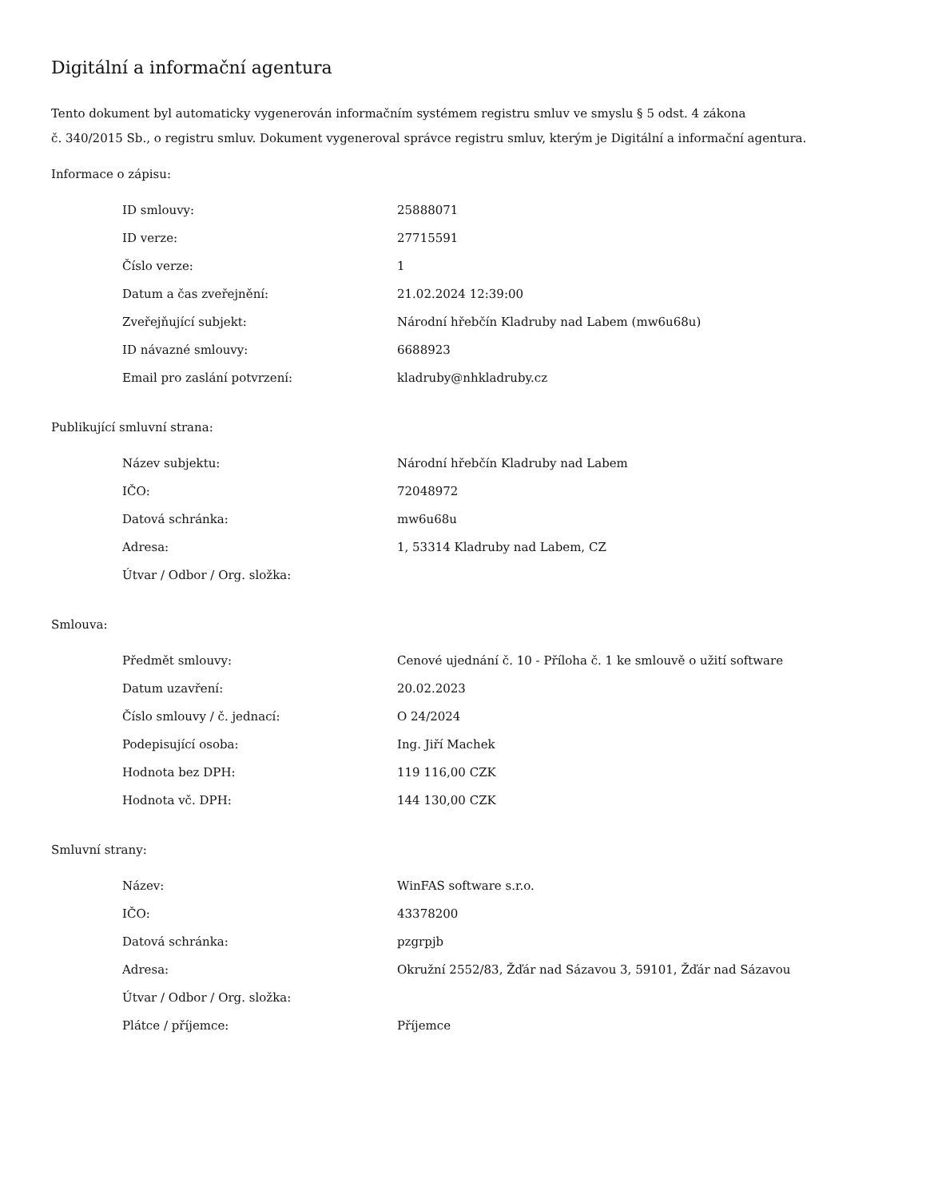Digitální a informační agentura
Tento dokument byl automaticky vygenerován informačním systémem registru smluv ve smyslu § 5 odst. 4 zákona
č. 340/2015 Sb., o registru smluv. Dokument vygeneroval správce registru smluv, kterým je Digitální a informační agentura.
Informace o zápisu:
| ID smlouvy: | 25888071 |
| ID verze: | 27715591 |
| Číslo verze: | 1 |
| Datum a čas zveřejnění: | 21.02.2024 12:39:00 |
| Zveřejňující subjekt: | Národní hřebčín Kladruby nad Labem (mw6u68u) |
| ID návazné smlouvy: | 6688923 |
| Email pro zaslání potvrzení: | kladruby@nhkladruby.cz |
Publikující smluvní strana:
| Název subjektu: | Národní hřebčín Kladruby nad Labem |
| IČO: | 72048972 |
| Datová schránka: | mw6u68u |
| Adresa: | 1, 53314 Kladruby nad Labem, CZ |
| Útvar / Odbor / Org. složka: | |
Smlouva:
| Předmět smlouvy: | Cenové ujednání č. 10 - Příloha č. 1 ke smlouvě o užití software |
| Datum uzavření: | 20.02.2023 |
| Číslo smlouvy / č. jednací: | O 24/2024 |
| Podepisující osoba: | Ing. Jiří Machek |
| Hodnota bez DPH: | 119 116,00 CZK |
| Hodnota vč. DPH: | 144 130,00 CZK |
Smluvní strany:
| Název: | WinFAS software s.r.o. |
| IČO: | 43378200 |
| Datová schránka: | pzgrpjb |
| Adresa: | Okružní 2552/83, Žďár nad Sázavou 3, 59101, Žďár nad Sázavou |
| Útvar / Odbor / Org. složka: | |
| Plátce / příjemce: | Příjemce |